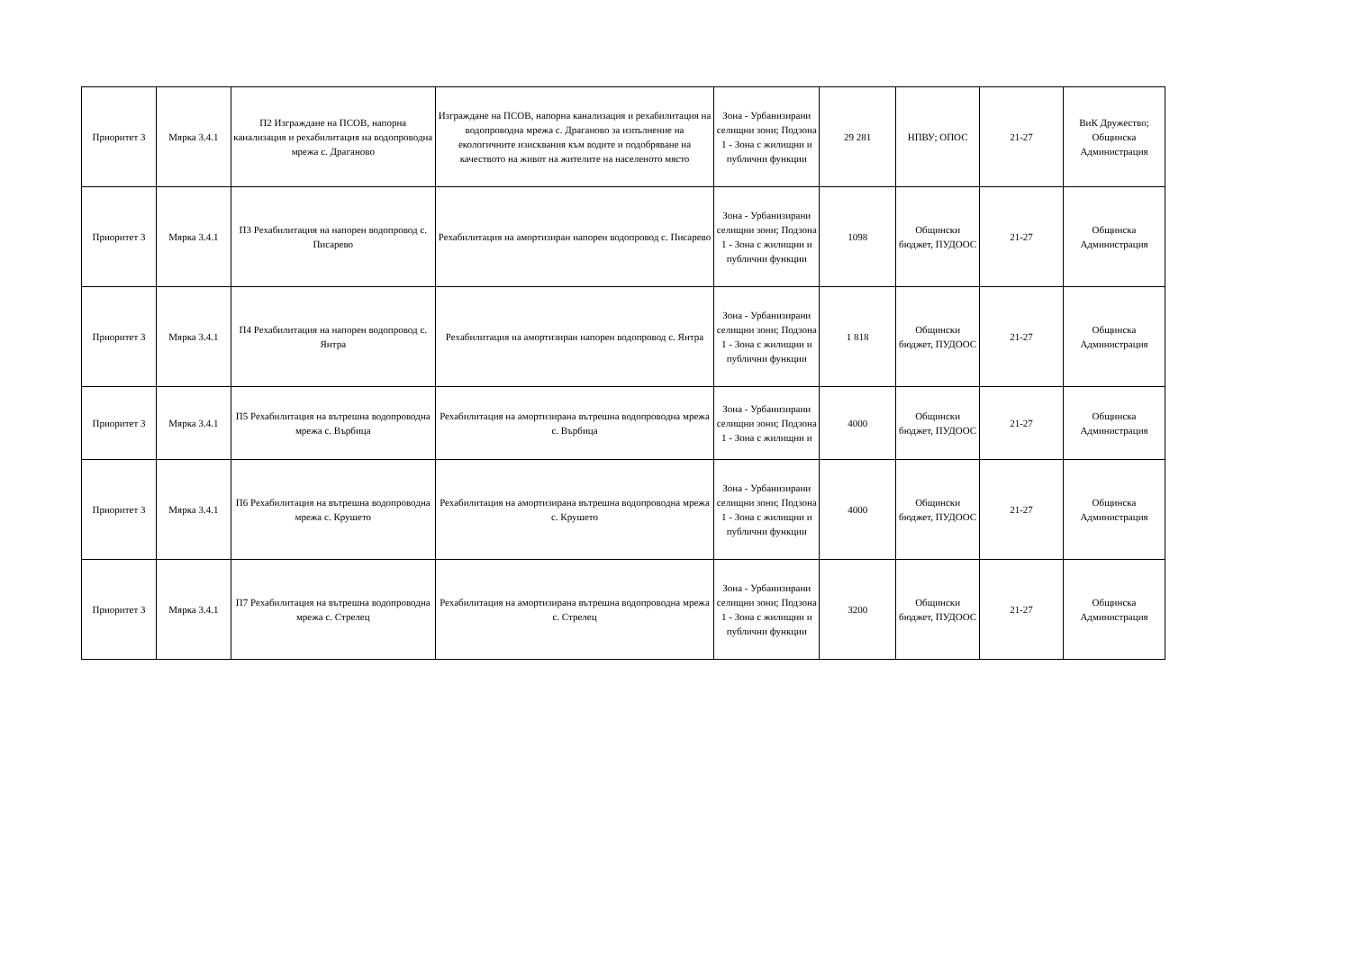| Приоритет 3 | Мярка 3.4.1 | П2 Изграждане на ПСОВ, напорна канализация и рехабилитация на водопроводна мрежа с. Драганово | Изграждане на ПСОВ, напорна канализация и рехабилитация на водопроводна мрежа с. Драганово за изпълнение на екологичните изисквания към водите и подобряване на качеството на живот на жителите на населеното място | Зона - Урбанизирани селищни зони; Подзона 1 - Зона с жилищни и публични функции | 29 281 | НПВУ; ОПОС | 21-27 | ВиК Дружество; Общинска Администрация |
| Приоритет 3 | Мярка 3.4.1 | П3 Рехабилитация на напорен водопровод с. Писарево | Рехабилитация на амортизиран напорен водопровод с. Писарево | Зона - Урбанизирани селищни зони; Подзона 1 - Зона с жилищни и публични функции | 1098 | Общински бюджет, ПУДООС | 21-27 | Общинска Администрация |
| Приоритет 3 | Мярка 3.4.1 | П4 Рехабилитация на напорен водопровод с. Янтра | Рехабилитация на амортизиран напорен водопровод с. Янтра | Зона - Урбанизирани селищни зони; Подзона 1 - Зона с жилищни и публични функции | 1 818 | Общински бюджет, ПУДООС | 21-27 | Общинска Администрация |
| Приоритет 3 | Мярка 3.4.1 | П5 Рехабилитация на вътрешна водопроводна мрежа с. Върбица | Рехабилитация на амортизирана вътрешна водопроводна мрежа с. Върбица | Зона - Урбанизирани селищни зони; Подзона 1 - Зона с жилищни и | 4000 | Общински бюджет, ПУДООС | 21-27 | Общинска Администрация |
| Приоритет 3 | Мярка 3.4.1 | П6 Рехабилитация на вътрешна водопроводна мрежа с. Крушето | Рехабилитация на амортизирана вътрешна водопроводна мрежа с. Крушето | Зона - Урбанизирани селищни зони; Подзона 1 - Зона с жилищни и публични функции | 4000 | Общински бюджет, ПУДООС | 21-27 | Общинска Администрация |
| Приоритет 3 | Мярка 3.4.1 | П7 Рехабилитация на вътрешна водопроводна мрежа с. Стрелец | Рехабилитация на амортизирана вътрешна водопроводна мрежа с. Стрелец | Зона - Урбанизирани селищни зони; Подзона 1 - Зона с жилищни и публични функции | 3200 | Общински бюджет, ПУДООС | 21-27 | Общинска Администрация |